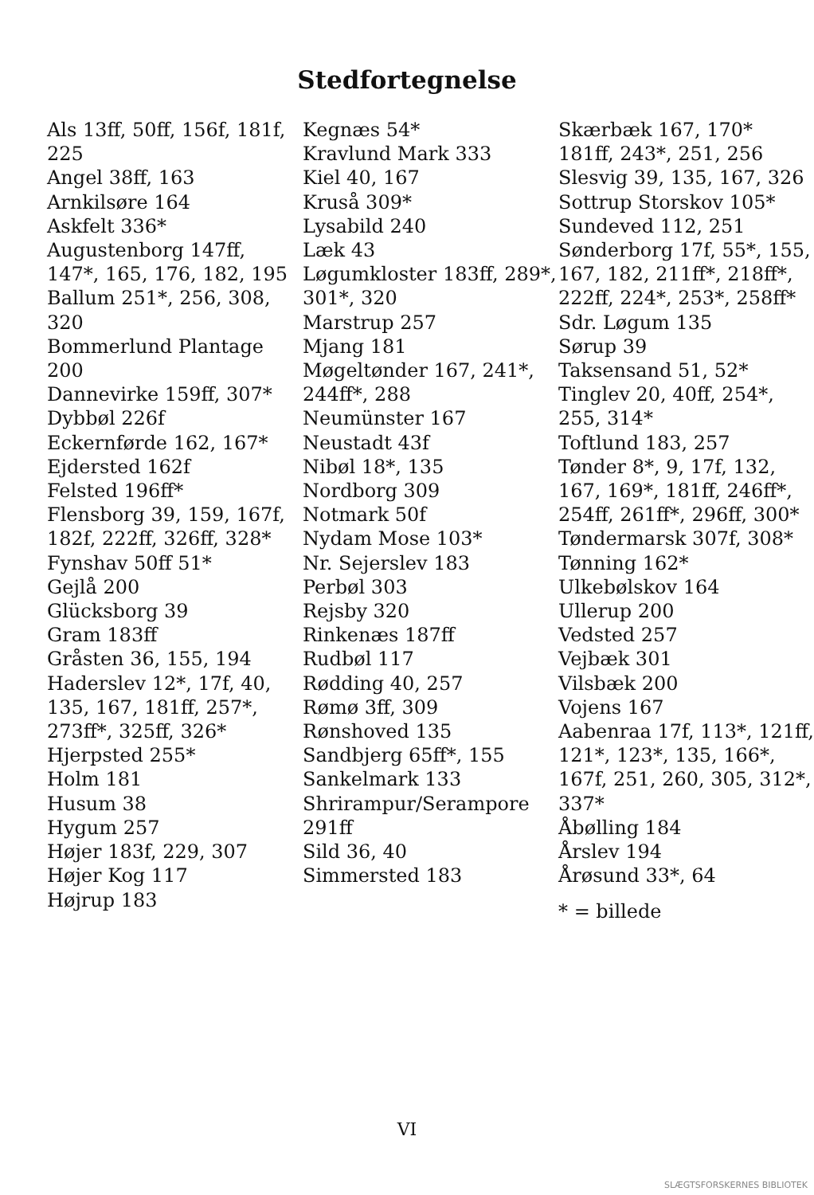Stedfortegnelse
Als 13ff, 50ff, 156f, 181f, 225
Angel 38ff, 163
Arnkilsøre 164
Askfelt 336*
Augustenborg 147ff, 147*, 165, 176, 182, 195
Ballum 251*, 256, 308, 320
Bommerlund Plantage 200
Dannevirke 159ff, 307*
Dybbøl 226f
Eckernførde 162, 167*
Ejdersted 162f
Felsted 196ff*
Flensborg 39, 159, 167f, 182f, 222ff, 326ff, 328*
Fynshav 50ff 51*
Gejlå 200
Glücksborg 39
Gram 183ff
Gråsten 36, 155, 194
Haderslev 12*, 17f, 40, 135, 167, 181ff, 257*, 273ff*, 325ff, 326*
Hjerpsted 255*
Holm 181
Husum 38
Hygum 257
Højer 183f, 229, 307
Højer Kog 117
Højrup 183
Kegnæs 54*
Kravlund Mark 333
Kiel 40, 167
Kruså 309*
Lysabild 240
Læk 43
Løgumkloster 183ff, 289*, 301*, 320
Marstrup 257
Mjang 181
Møgeltønder 167, 241*, 244ff*, 288
Neumünster 167
Neustadt 43f
Nibøl 18*, 135
Nordborg 309
Notmark 50f
Nydam Mose 103*
Nr. Sejerslev 183
Perbøl 303
Rejsby 320
Rinkenæs 187ff
Rudbøl 117
Rødding 40, 257
Rømø 3ff, 309
Rønshoved 135
Sandbjerg 65ff*, 155
Sankelmark 133
Shrirampur/Serampore 291ff
Sild 36, 40
Simmersted 183
Skærbæk 167, 170* 181ff, 243*, 251, 256
Slesvig 39, 135, 167, 326
Sottrup Storskov 105*
Sundeved 112, 251
Sønderborg 17f, 55*, 155, 167, 182, 211ff*, 218ff*, 222ff, 224*, 253*, 258ff*
Sdr. Løgum 135
Sørup 39
Taksensand 51, 52*
Tinglev 20, 40ff, 254*, 255, 314*
Toftlund 183, 257
Tønder 8*, 9, 17f, 132, 167, 169*, 181ff, 246ff*, 254ff, 261ff*, 296ff, 300*
Tøndermarsk 307f, 308*
Tønning 162*
Ulkebølskov 164
Ullerup 200
Vedsted 257
Vejbæk 301
Vilsbæk 200
Vojens 167
Aabenraa 17f, 113*, 121ff, 121*, 123*, 135, 166*, 167f, 251, 260, 305, 312*, 337*
Åbølling 184
Årslev 194
Årøsund 33*, 64
* = billede
VI
SLÆGTSFORSKERNES BIBLIOTEK